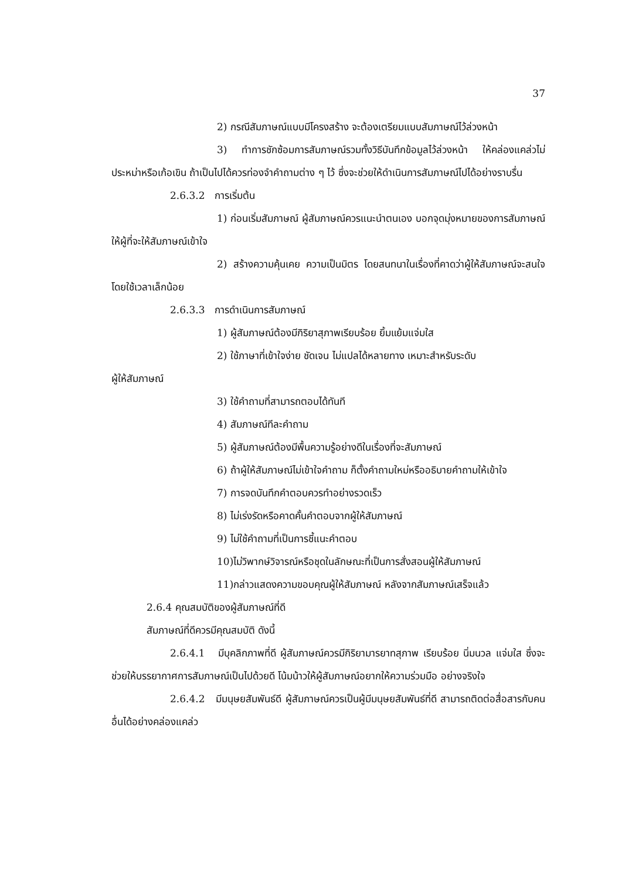37
2) กรณีสัมภาษณ์แบบมีโครงสร้าง จะต้องเตรียมแบบสัมภาษณ์ไว้ล่วงหน้า
3) ทำการชักซ้อมการสัมภาษณ์รวมทั้งวิธีบันทึกข้อมูลไว้ล่วงหน้า ให้คล่องแคล่วไม่ประหม่าหรือเก้อเขิน ถ้าเป็นไปได้ควรท่องจำคำถามต่าง ๆ ไว้ ซึ่งจะช่วยให้ดำเนินการสัมภาษณ์ไปได้อย่างราบรื่น
2.6.3.2 การเริ่มต้น
1) ก่อนเริ่มสัมภาษณ์ ผู้สัมภาษณ์ควรแนะนำตนเอง บอกจุดมุ่งหมายของการสัมภาษณ์ให้ผู้ที่จะให้สัมภาษณ์เข้าใจ
2) สร้างความคุ้นเคย ความเป็นมิตร โดยสนทนาในเรื่องที่คาดว่าผู้ให้สัมภาษณ์จะสนใจโดยใช้เวลาเล็กน้อย
2.6.3.3 การดำเนินการสัมภาษณ์
1) ผู้สัมภาษณ์ต้องมีกิริยาสุภาพเรียบร้อย ยิ้มแย้มแจ่มใส
2) ใช้ภาษาที่เข้าใจง่าย ชัดเจน ไม่แปลได้หลายทาง เหมาะสำหรับระดับ
ผู้ให้สัมภาษณ์
3) ใช้คำถามที่สามารถตอบได้ทันที
4) สัมภาษณ์ทีละคำถาม
5) ผู้สัมภาษณ์ต้องมีพื้นความรู้อย่างดีในเรื่องที่จะสัมภาษณ์
6) ถ้าผู้ให้สัมภาษณ์ไม่เข้าใจคำถาม ก็ตั้งคำถามใหม่หรืออธิบายคำถามให้เข้าใจ
7) การจดบันทึกคำตอบควรทำอย่างรวดเร็ว
8) ไม่เร่งรัดหรือคาดคั้นคำตอบจากผู้ให้สัมภาษณ์
9) ไม่ใช้คำถามที่เป็นการชี้แนะคำตอบ
10)ไม่วิพากษ์วิจารณ์หรือชุดในลักษณะที่เป็นการสั่งสอนผู้ให้สัมภาษณ์
11)กล่าวแสดงความขอบคุณผู้ให้สัมภาษณ์ หลังจากสัมภาษณ์เสร็จแล้ว
2.6.4 คุณสมบัติของผู้สัมภาษณ์ที่ดี
สัมภาษณ์ที่ดีควรมีคุณสมบัติ ดังนี้
2.6.4.1 มีบุคลิกภาพที่ดี ผู้สัมภาษณ์ควรมีกิริยามารยาทสุภาพ เรียบร้อย นิ่มนวล แจ่มใส ซึ่งจะช่วยให้บรรยากาศการสัมภาษณ์เป็นไปด้วยดี โน้มน้าวให้ผู้สัมภาษณ์อยากให้ความร่วมมือ อย่างจริงใจ
2.6.4.2 มีมนุษยสัมพันธ์ดี ผู้สัมภาษณ์ควรเป็นผู้มีมนุษยสัมพันธ์ที่ดี สามารถติดต่อสื่อสารกับคนอื่นได้อย่างคล่องแคล่ว